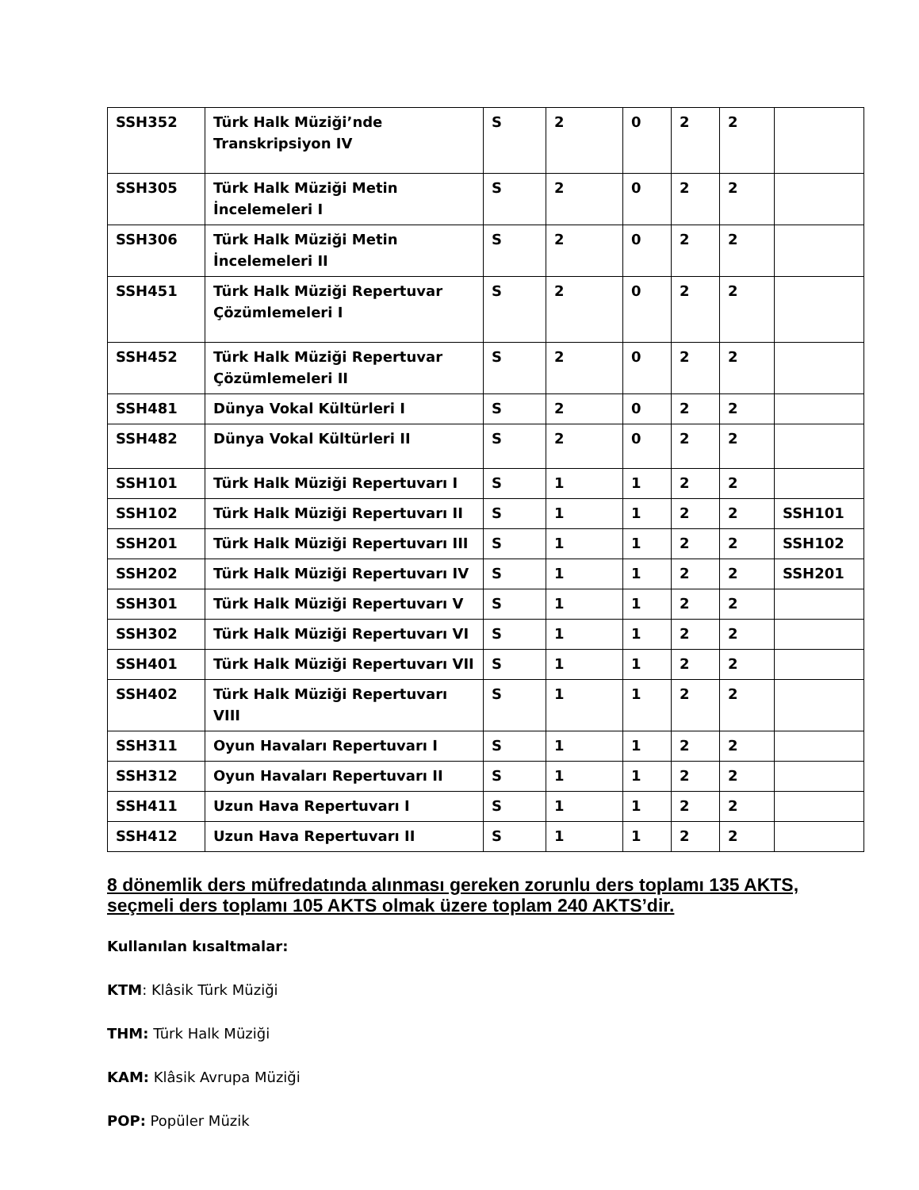| SSH352 | Türk Halk Müziği’nde Transkripsiyon IV | S | 2 | 0 | 2 | 2 | |
| SSH305 | Türk Halk Müziği Metin İncelemeleri I | S | 2 | 0 | 2 | 2 | |
| SSH306 | Türk Halk Müziği Metin İncelemeleri II | S | 2 | 0 | 2 | 2 | |
| SSH451 | Türk Halk Müziği Repertuvar Çözümlemeleri I | S | 2 | 0 | 2 | 2 | |
| SSH452 | Türk Halk Müziği Repertuvar Çözümlemeleri II | S | 2 | 0 | 2 | 2 | |
| SSH481 | Dünya Vokal Kültürleri I | S | 2 | 0 | 2 | 2 | |
| SSH482 | Dünya Vokal Kültürleri II | S | 2 | 0 | 2 | 2 | |
| SSH101 | Türk Halk Müziği Repertuvarı I | S | 1 | 1 | 2 | 2 | |
| SSH102 | Türk Halk Müziği Repertuvarı II | S | 1 | 1 | 2 | 2 | SSH101 |
| SSH201 | Türk Halk Müziği Repertuvarı III | S | 1 | 1 | 2 | 2 | SSH102 |
| SSH202 | Türk Halk Müziği Repertuvarı IV | S | 1 | 1 | 2 | 2 | SSH201 |
| SSH301 | Türk Halk Müziği Repertuvarı V | S | 1 | 1 | 2 | 2 | |
| SSH302 | Türk Halk Müziği Repertuvarı VI | S | 1 | 1 | 2 | 2 | |
| SSH401 | Türk Halk Müziği Repertuvarı VII | S | 1 | 1 | 2 | 2 | |
| SSH402 | Türk Halk Müziği Repertuvarı VIII | S | 1 | 1 | 2 | 2 | |
| SSH311 | Oyun Havaları Repertuvarı I | S | 1 | 1 | 2 | 2 | |
| SSH312 | Oyun Havaları Repertuvarı II | S | 1 | 1 | 2 | 2 | |
| SSH411 | Uzun Hava Repertuvarı I | S | 1 | 1 | 2 | 2 | |
| SSH412 | Uzun Hava Repertuvarı II | S | 1 | 1 | 2 | 2 | |
8 dönemlik ders müfredatında alınması gereken zorunlu ders toplamı 135 AKTS, seçmeli ders toplamı 105 AKTS olmak üzere toplam 240 AKTS’dir.
Kullanılan kısaltmalar:
KTM: Klâsik Türk Müziği
THM: Türk Halk Müziği
KAM: Klâsik Avrupa Müziği
POP: Popüler Müzik